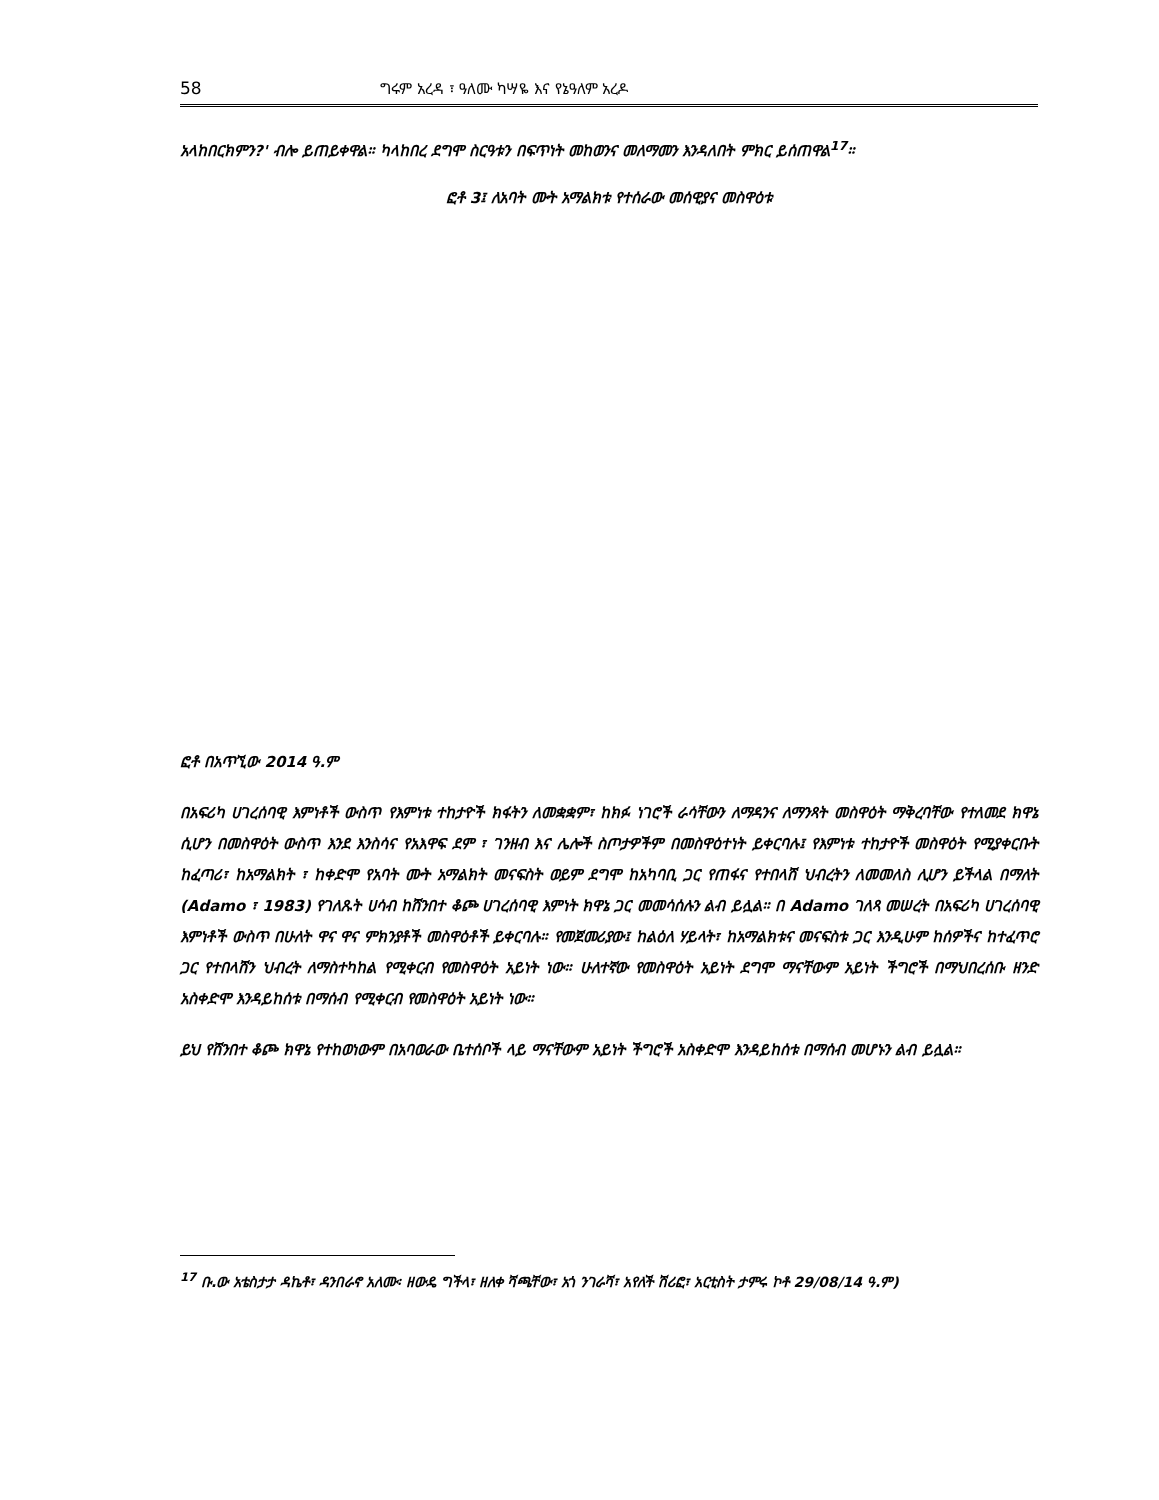58 ግሩም አረዳ ፣ ዓለሙ ካሣዬ እና የኔዓለም አረዶ
አላከበርክምን?' ብሎ ይጠይቀዋል። ካላከበረ ደግሞ ስርዓቱን በፍጥነት መከወንና መለማመን እንዳለበት ምክር ይሰጠዋል<sup>17</sup>።
ፎቶ 3፤ ለአባት ሙት አማልክቱ የተሰራው መሰዊያና መስዋዕቱ
ፎቶ በአጥኚው 2014 ዓ.ም
በአፍሪካ ሀገረሰባዊ እምነቶች ውስጥ የእምነቱ ተከታዮች ክፋትን ለመቋቋም፣ ከክፉ ነገሮች ራሳቸውን ለማዳንና ለማንጻት መስዋዕት ማቅረባቸው የተለመደ ክዋኔ ሲሆን በመስዋዕት ውስጥ እንደ እንስሳና የአእዋፍ ደም ፣ ገንዘብ እና ሌሎች ስጦታዎችም በመስዋዕተነት ይቀርባሉ፤ የእምነቱ ተከታዮች መስዋዕት የሚያቀርቡት ከፈጣሪ፣ ከአማልክት ፣ ከቀድሞ የአባት ሙት አማልክት መናፍስት ወይም ደግሞ ከአካባቢ ጋር የጠፋና የተበላሸ ህብረትን ለመመለስ ሊሆን ይችላል በማለት (Adamo ፣ 1983) የገለጹት ሀሳብ ከሸንበተ ቆጮ ሀገረሰባዊ እምነት ክዋኔ ጋር መመሳሰሉን ልብ ይሏል። በ Adamo ገለጻ መሠረት በአፍሪካ ሀገረሰባዊ እምነቶች ውስጥ በሁለት ዋና ዋና ምክንያቶች መስዋዕቶች ይቀርባሉ። የመጀመሪያው፤ ከልዕለ ሃይላት፣ ከአማልክቱና መናፍስቱ ጋር እንዲሁም ከሰዎችና ከተፈጥሮ ጋር የተበላሸን ህብረት ለማስተካከል የሚቀርብ የመስዋዕት አይነት ነው። ሁለተኛው የመስዋዕት አይነት ደግሞ ማናቸውም አይነት ችግሮች በማህበረሰቡ ዘንድ አስቀድሞ እንዳይከሰቱ በማሰብ የሚቀርብ የመስዋዕት አይነት ነው።
ይህ የሸንበተ ቆጮ ክዋኔ የተከወነውም በአባወራው ቤተሰቦች ላይ ማናቸውም አይነት ችግሮች አስቀድሞ እንዳይከሰቱ በማሰብ መሆኑን ልብ ይሏል።
<sup>17</sup> ቡ.ው አቴስታታ ዳኬቶ፣ ዳንበራኖ አለሙ፡ ዘውዴ ግችላ፣ ዘለቀ ሻጫቸው፣ አጎ ንገራሻ፣ አየለች ሽሪፎ፣ አርቲስት ታምሩ ኮቶ 29/08/14 ዓ.ም)